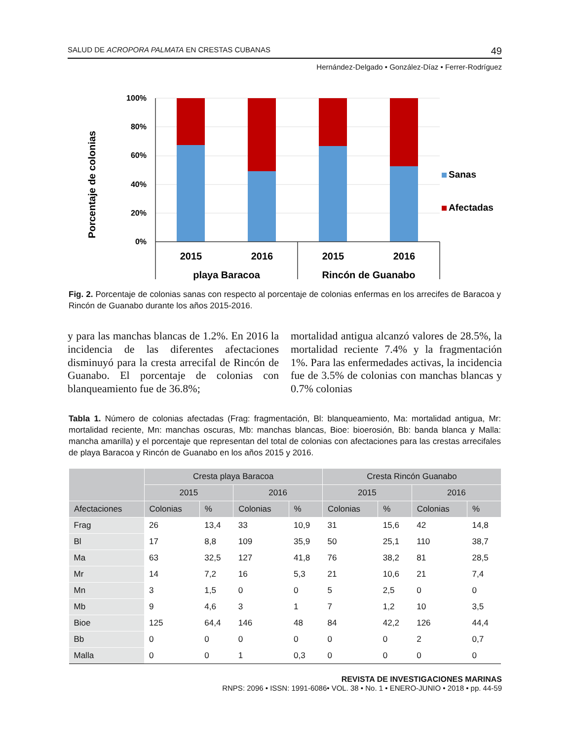SALUD DE ACROPORA PALMATA EN CRESTAS CUBANAS 49
Hernández-Delgado • González-Díaz • Ferrer-Rodríguez
Porcentaje de colonias
100%
80%
60%
40%
20%
0%
2015
2016
2015
2016
playa Baracoa
Rincón de Guanabo
Sanas
Afectadas
Fig. 2. Porcentaje de colonias sanas con respecto al porcentaje de colonias enfermas en los arrecifes de Baracoa y Rincón de Guanabo durante los años 2015-2016.
y para las manchas blancas de 1.2%. En 2016 la incidencia de las diferentes afectaciones disminuyó para la cresta arrecifal de Rincón de Guanabo. El porcentaje de colonias con blanqueamiento fue de 36.8%;
mortalidad antigua alcanzó valores de 28.5%, la mortalidad reciente 7.4% y la fragmentación 1%. Para las enfermedades activas, la incidencia fue de 3.5% de colonias con manchas blancas y 0.7% colonias
Tabla 1. Número de colonias afectadas (Frag: fragmentación, Bl: blanqueamiento, Ma: mortalidad antigua, Mr: mortalidad reciente, Mn: manchas oscuras, Mb: manchas blancas, Bioe: bioerosión, Bb: banda blanca y Malla: mancha amarilla) y el porcentaje que representan del total de colonias con afectaciones para las crestas arrecifales de playa Baracoa y Rincón de Guanabo en los años 2015 y 2016.
| | Cresta playa Baracoa | | | | Cresta Rincón Guanabo | | | |
| --- | --- | --- | --- | --- | --- | --- | --- | --- |
| | 2015 | | 2016 | | 2015 | | 2016 | |
| Afectaciones | Colonias | % | Colonias | % | Colonias | % | Colonias | % |
| Frag | 26 | 13,4 | 33 | 10,9 | 31 | 15,6 | 42 | 14,8 |
| Bl | 17 | 8,8 | 109 | 35,9 | 50 | 25,1 | 110 | 38,7 |
| Ma | 63 | 32,5 | 127 | 41,8 | 76 | 38,2 | 81 | 28,5 |
| Mr | 14 | 7,2 | 16 | 5,3 | 21 | 10,6 | 21 | 7,4 |
| Mn | 3 | 1,5 | 0 | 0 | 5 | 2,5 | 0 | 0 |
| Mb | 9 | 4,6 | 3 | 1 | 7 | 1,2 | 10 | 3,5 |
| Bioe | 125 | 64,4 | 146 | 48 | 84 | 42,2 | 126 | 44,4 |
| Bb | 0 | 0 | 0 | 0 | 0 | 0 | 2 | 0,7 |
| Malla | 0 | 0 | 1 | 0,3 | 0 | 0 | 0 | 0 |
REVISTA DE INVESTIGACIONES MARINAS
RNPS: 2096 • ISSN: 1991-6086• VOL. 38 • No. 1 • ENERO-JUNIO • 2018 • pp. 44-59